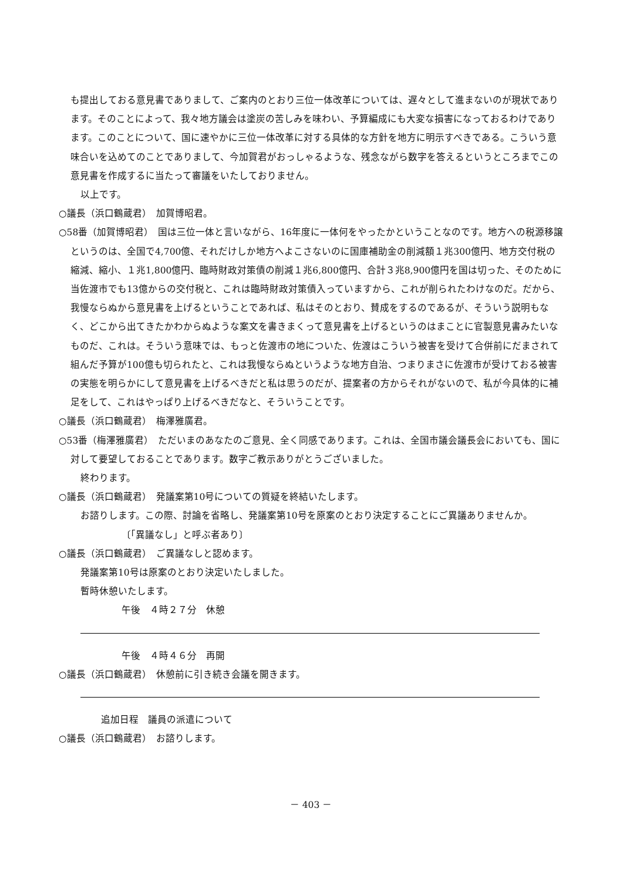も提出しておる意見書でありまして、ご案内のとおり三位一体改革については、遅々として進まないのが現状であります。そのことによって、我々地方議会は塗炭の苦しみを味わい、予算編成にも大変な損害になっておるわけであります。このことについて、国に速やかに三位一体改革に対する具体的な方針を地方に明示すべきである。こういう意味合いを込めてのことでありまして、今加賀君がおっしゃるような、残念ながら数字を答えるというところまでこの意見書を作成するに当たって審議をいたしておりません。
以上です。
○議長（浜口鶴蔵君）　加賀博昭君。
○58番（加賀博昭君）　国は三位一体と言いながら、16年度に一体何をやったかということなのです。地方への税源移譲というのは、全国で4,700億、それだけしか地方へよこさないのに国庫補助金の削減額１兆300億円、地方交付税の縮減、縮小、１兆1,800億円、臨時財政対策債の削減１兆6,800億円、合計３兆8,900億円を国は切った、そのために当佐渡市でも13億からの交付税と、これは臨時財政対策債入っていますから、これが削られたわけなのだ。だから、我慢ならぬから意見書を上げるということであれば、私はそのとおり、賛成をするのであるが、そういう説明もなく、どこから出てきたかわからぬような案文を書きまくって意見書を上げるというのはまことに官製意見書みたいなものだ、これは。そういう意味では、もっと佐渡市の地についた、佐渡はこういう被害を受けて合併前にだまされて組んだ予算が100億も切られたと、これは我慢ならぬというような地方自治、つまりまさに佐渡市が受けておる被害の実態を明らかにして意見書を上げるべきだと私は思うのだが、提案者の方からそれがないので、私が今具体的に補足をして、これはやっぱり上げるべきだなと、そういうことです。
○議長（浜口鶴蔵君）　梅澤雅廣君。
○53番（梅澤雅廣君）　ただいまのあなたのご意見、全く同感であります。これは、全国市議会議長会においても、国に対して要望しておることであります。数字ご教示ありがとうございました。
終わります。
○議長（浜口鶴蔵君）　発議案第10号についての質疑を終結いたします。
お諮りします。この際、討論を省略し、発議案第10号を原案のとおり決定することにご異議ありませんか。
〔「異議なし」と呼ぶ者あり〕
○議長（浜口鶴蔵君）　ご異議なしと認めます。
発議案第10号は原案のとおり決定いたしました。
暫時休憩いたします。
午後　４時２７分　休憩
午後　４時４６分　再開
○議長（浜口鶴蔵君）　休憩前に引き続き会議を開きます。
追加日程　議員の派遣について
○議長（浜口鶴蔵君）　お諮りします。
－ 403 －